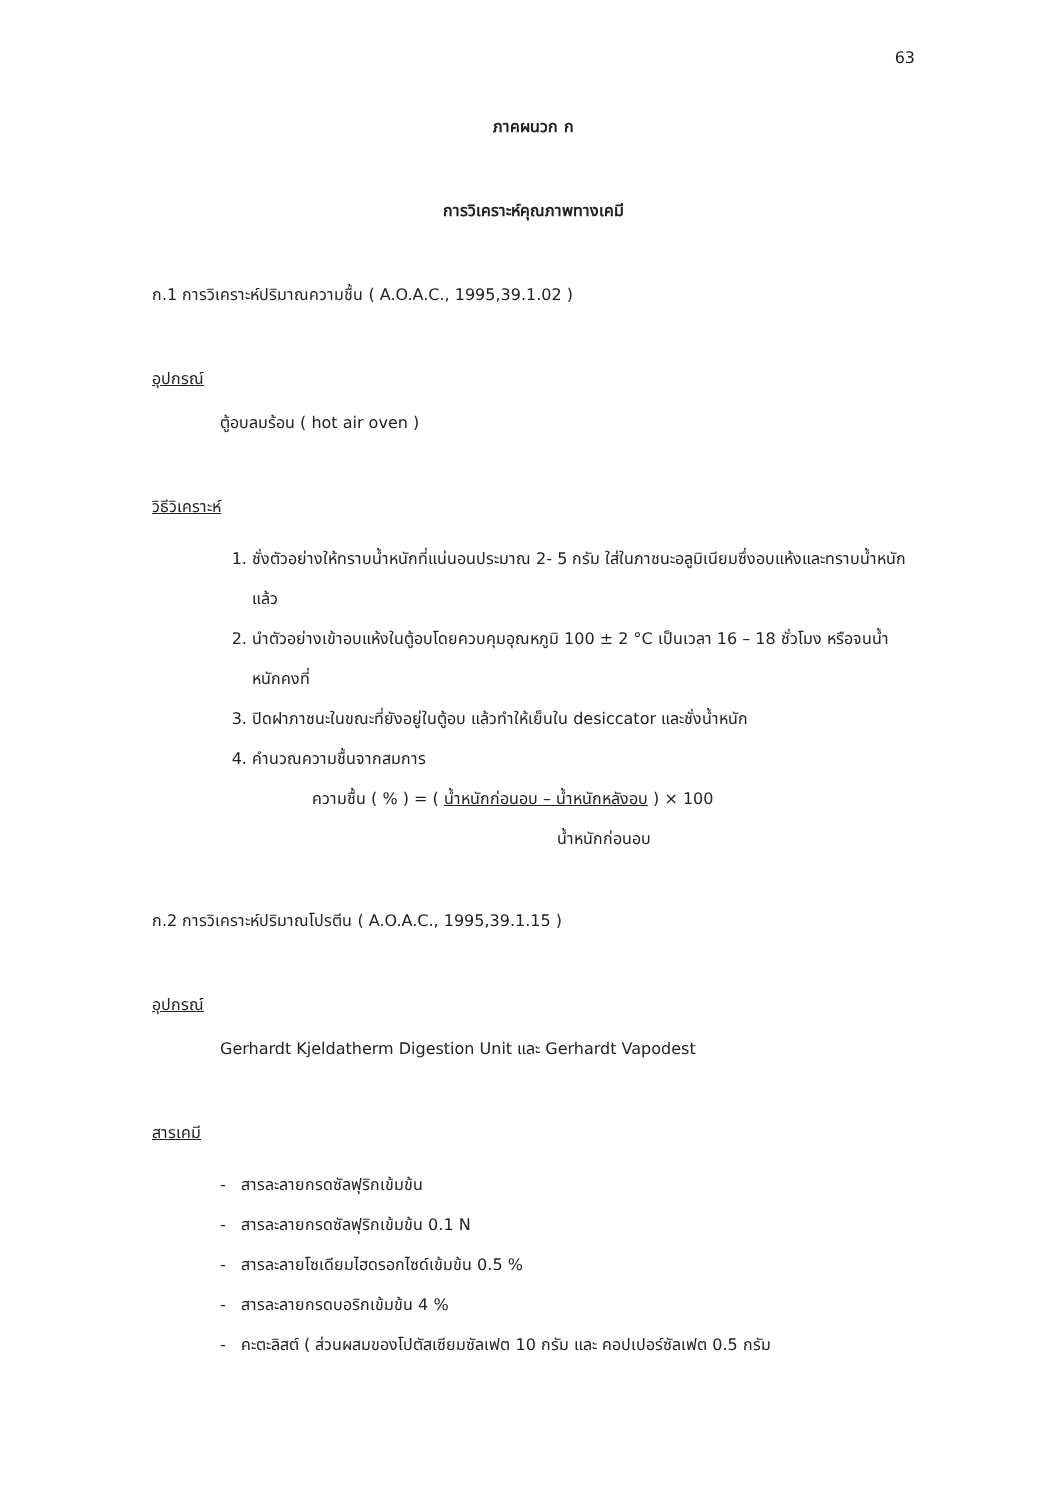63
ภาคผนวก ก
การวิเคราะห์คุณภาพทางเคมี
ก.1 การวิเคราะห์ปริมาณความชื้น ( A.O.A.C., 1995,39.1.02 )
อุปกรณ์
ตู้อบลมร้อน ( hot air oven )
วิธีวิเคราะห์
1. ชั่งตัวอย่างให้ทราบน้ำหนักที่แน่นอนประมาณ 2- 5 กรัม ใส่ในภาชนะอลูมิเนียมซึ่งอบแห้งและทราบน้ำหนักแล้ว
2. นำตัวอย่างเข้าอบแห้งในตู้อบโดยควบคุมอุณหภูมิ 100 ± 2 °C เป็นเวลา 16 – 18 ชั่วโมง หรือจนน้ำหนักคงที่
3. ปิดฝาภาชนะในขณะที่ยังอยู่ในตู้อบ แล้วทำให้เย็นใน desiccator และชั่งน้ำหนัก
4. คำนวณความชื้นจากสมการ
ความชื้น ( % ) = ( น้ำหนักก่อนอบ – น้ำหนักหลังอบ ) × 100
น้ำหนักก่อนอบ
ก.2 การวิเคราะห์ปริมาณโปรตีน ( A.O.A.C., 1995,39.1.15 )
อุปกรณ์
Gerhardt Kjeldatherm Digestion Unit และ Gerhardt Vapodest
สารเคมี
- สารละลายกรดซัลฟุริกเข้มข้น
- สารละลายกรดซัลฟุริกเข้มข้น 0.1 N
- สารละลายโซเดียมไฮดรอกไซด์เข้มข้น 0.5 %
- สารละลายกรดบอริกเข้มข้น 4 %
- คะตะลิสต์ ( ส่วนผสมของโปตัสเซียมซัลเฟต 10 กรัม และ คอปเปอร์ซัลเฟต 0.5 กรัม